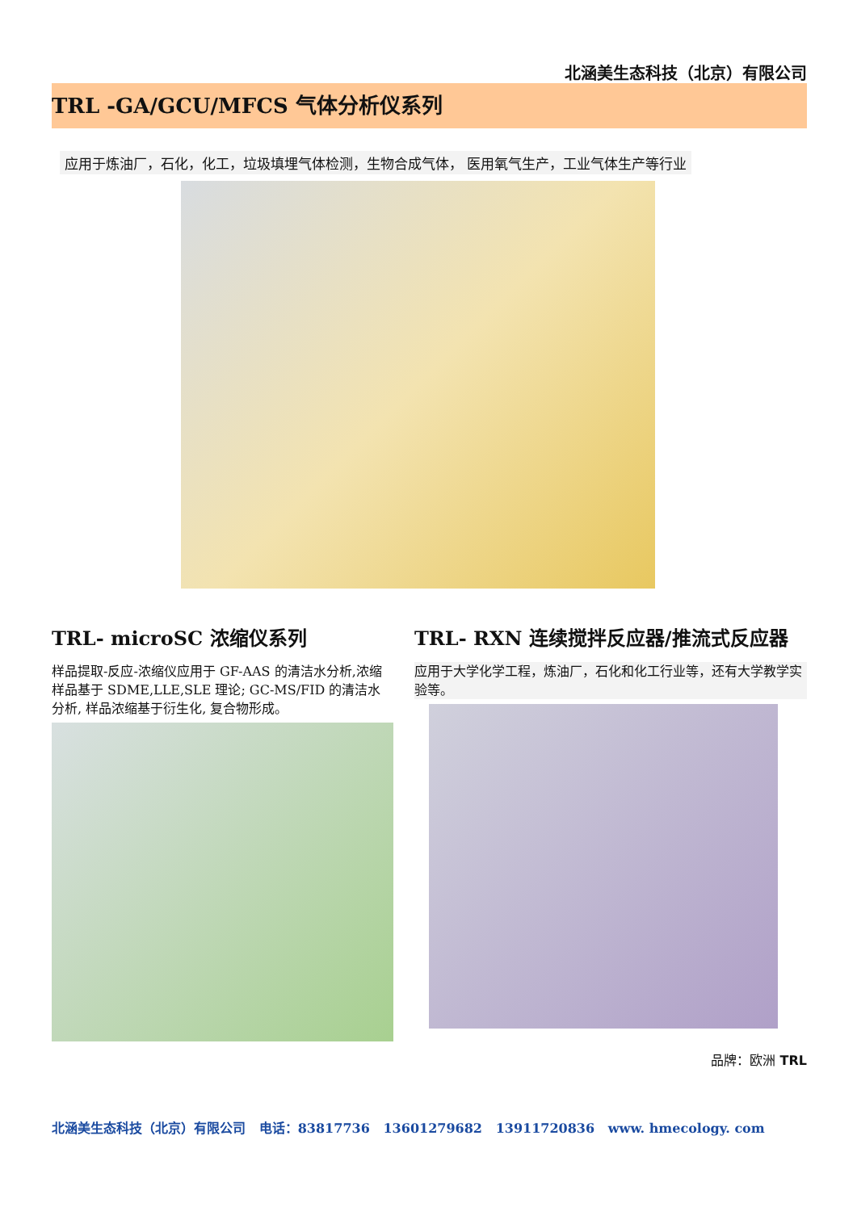北涵美生态科技（北京）有限公司
TRL -GA/GCU/MFCS 气体分析仪系列
应用于炼油厂，石化，化工，垃圾填埋气体检测，生物合成气体， 医用氧气生产，工业气体生产等行业
TRL- microSC 浓缩仪系列
样品提取-反应-浓缩仪应用于 GF-AAS 的清洁水分析,浓缩样品基于 SDME,LLE,SLE 理论; GC-MS/FID 的清洁水分析, 样品浓缩基于衍生化, 复合物形成。
TRL- RXN 连续搅拌反应器/推流式反应器
应用于大学化学工程，炼油厂，石化和化工行业等，还有大学教学实验等。
品牌：欧洲 TRL
北涵美生态科技（北京）有限公司 电话：83817736 13601279682 13911720836 www. hmecology. com